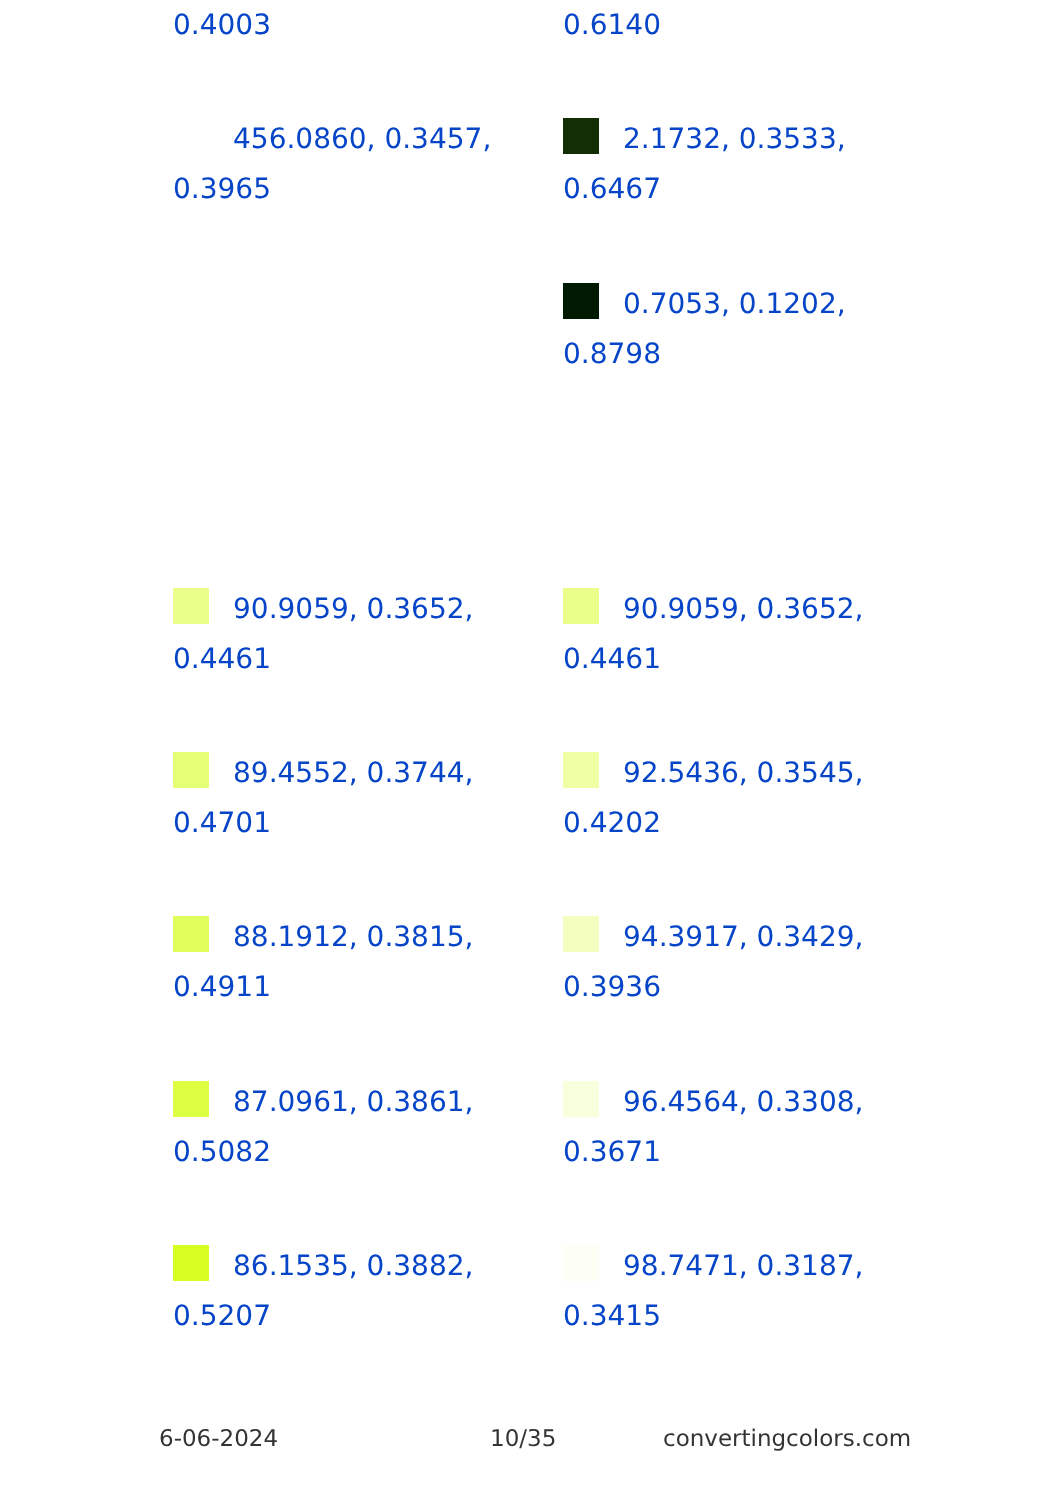0.4003 0.6140
456.0860, 0.3457, 0.3965
2.1732, 0.3533, 0.6467
0.7053, 0.1202, 0.8798
90.9059, 0.3652, 0.4461
90.9059, 0.3652, 0.4461
89.4552, 0.3744, 0.4701
92.5436, 0.3545, 0.4202
88.1912, 0.3815, 0.4911
94.3917, 0.3429, 0.3936
87.0961, 0.3861, 0.5082
96.4564, 0.3308, 0.3671
86.1535, 0.3882, 0.5207
98.7471, 0.3187, 0.3415
6-06-2024 10/35 convertingcolors.com